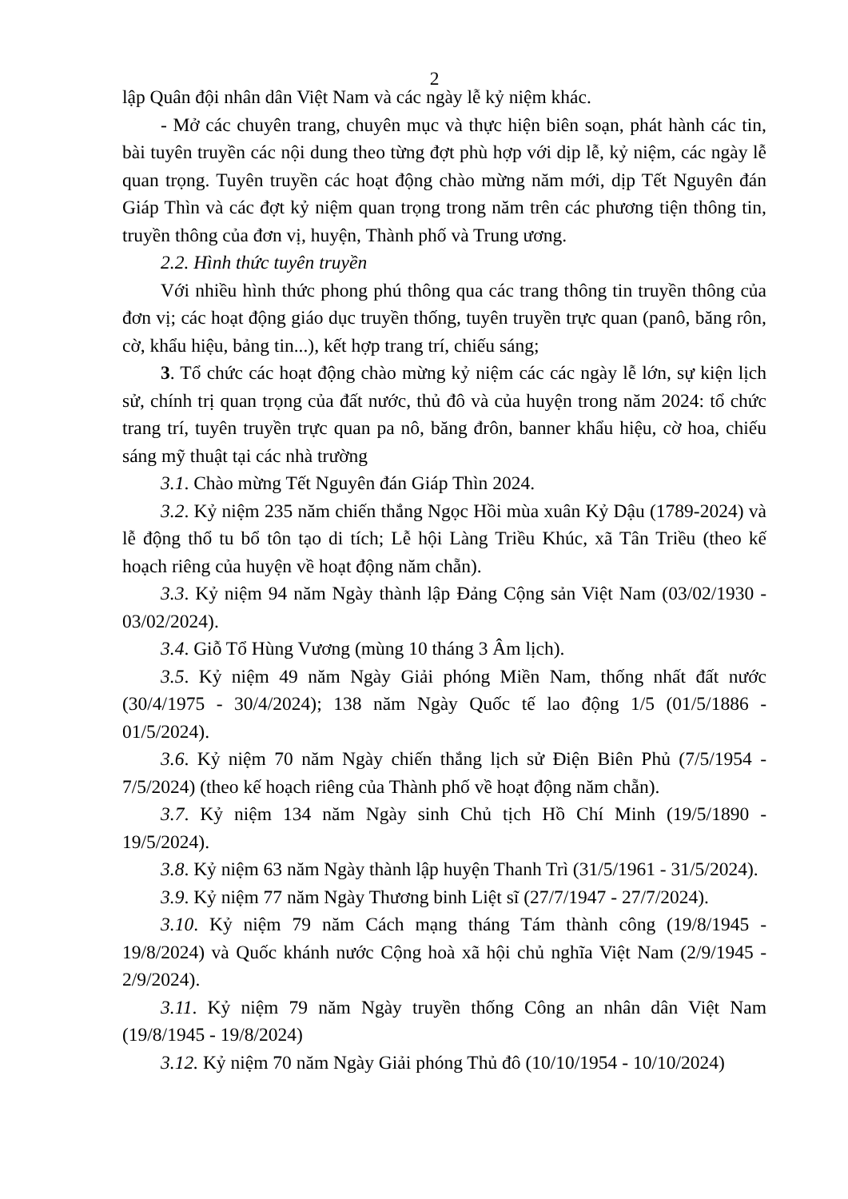2
lập Quân đội nhân dân Việt Nam và các ngày lễ kỷ niệm khác.
- Mở các chuyên trang, chuyên mục và thực hiện biên soạn, phát hành các tin, bài tuyên truyền các nội dung theo từng đợt phù hợp với dịp lễ, kỷ niệm, các ngày lễ quan trọng. Tuyên truyền các hoạt động chào mừng năm mới, dịp Tết Nguyên đán Giáp Thìn và các đợt kỷ niệm quan trọng trong năm trên các phương tiện thông tin, truyền thông của đơn vị, huyện, Thành phố và Trung ương.
2.2. Hình thức tuyên truyền
Với nhiều hình thức phong phú thông qua các trang thông tin truyền thông của đơn vị; các hoạt động giáo dục truyền thống, tuyên truyền trực quan (panô, băng rôn, cờ, khẩu hiệu, bảng tin...), kết hợp trang trí, chiếu sáng;
3. Tổ chức các hoạt động chào mừng kỷ niệm các các ngày lễ lớn, sự kiện lịch sử, chính trị quan trọng của đất nước, thủ đô và của huyện trong năm 2024: tổ chức trang trí, tuyên truyền trực quan pa nô, băng đrôn, banner khẩu hiệu, cờ hoa, chiếu sáng mỹ thuật tại các nhà trường
3.1. Chào mừng Tết Nguyên đán Giáp Thìn 2024.
3.2. Kỷ niệm 235 năm chiến thắng Ngọc Hồi mùa xuân Kỷ Dậu (1789-2024) và lễ động thổ tu bổ tôn tạo di tích; Lễ hội Làng Triều Khúc, xã Tân Triều (theo kế hoạch riêng của huyện về hoạt động năm chẵn).
3.3. Kỷ niệm 94 năm Ngày thành lập Đảng Cộng sản Việt Nam (03/02/1930 - 03/02/2024).
3.4. Giỗ Tổ Hùng Vương (mùng 10 tháng 3 Âm lịch).
3.5. Kỷ niệm 49 năm Ngày Giải phóng Miền Nam, thống nhất đất nước (30/4/1975 - 30/4/2024); 138 năm Ngày Quốc tế lao động 1/5 (01/5/1886 - 01/5/2024).
3.6. Kỷ niệm 70 năm Ngày chiến thắng lịch sử Điện Biên Phủ (7/5/1954 - 7/5/2024) (theo kế hoạch riêng của Thành phố về hoạt động năm chẵn).
3.7. Kỷ niệm 134 năm Ngày sinh Chủ tịch Hồ Chí Minh (19/5/1890 - 19/5/2024).
3.8. Kỷ niệm 63 năm Ngày thành lập huyện Thanh Trì (31/5/1961 - 31/5/2024).
3.9. Kỷ niệm 77 năm Ngày Thương binh Liệt sĩ (27/7/1947 - 27/7/2024).
3.10. Kỷ niệm 79 năm Cách mạng tháng Tám thành công (19/8/1945 - 19/8/2024) và Quốc khánh nước Cộng hoà xã hội chủ nghĩa Việt Nam (2/9/1945 - 2/9/2024).
3.11. Kỷ niệm 79 năm Ngày truyền thống Công an nhân dân Việt Nam (19/8/1945 - 19/8/2024)
3.12. Kỷ niệm 70 năm Ngày Giải phóng Thủ đô (10/10/1954 - 10/10/2024)